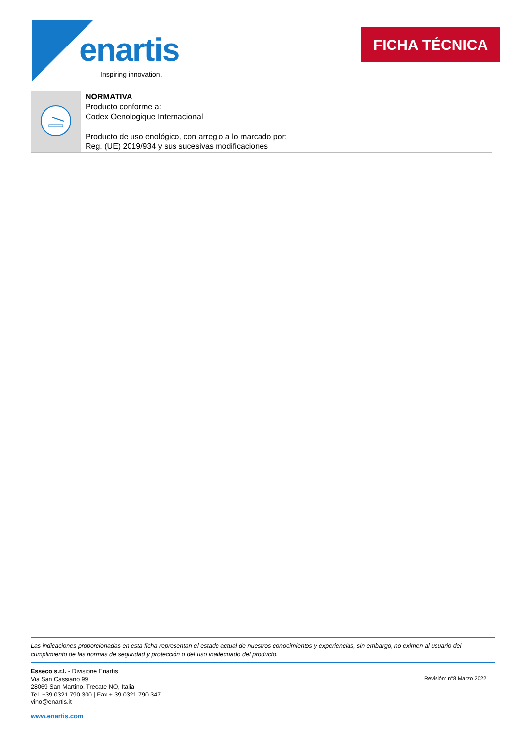enartis
Inspiring innovation.
FICHA TÉCNICA
| | NORMATIVA Producto conforme a: Codex Oenologique Internacional Producto de uso enológico, con arreglo a lo marcado por: Reg. (UE) 2019/934 y sus sucesivas modificaciones |
Las indicaciones proporcionadas en esta ficha representan el estado actual de nuestros conocimientos y experiencias, sin embargo, no eximen al usuario del cumplimiento de las normas de seguridad y protección o del uso inadecuado del producto.
Esseco s.r.l. - Divisione Enartis
Via San Cassiano 99
28069 San Martino, Trecate NO, Italia
Tel. +39 0321 790 300 | Fax + 39 0321 790 347
vino@enartis.it
www.enartis.com
Revisión: n°8 Marzo 2022